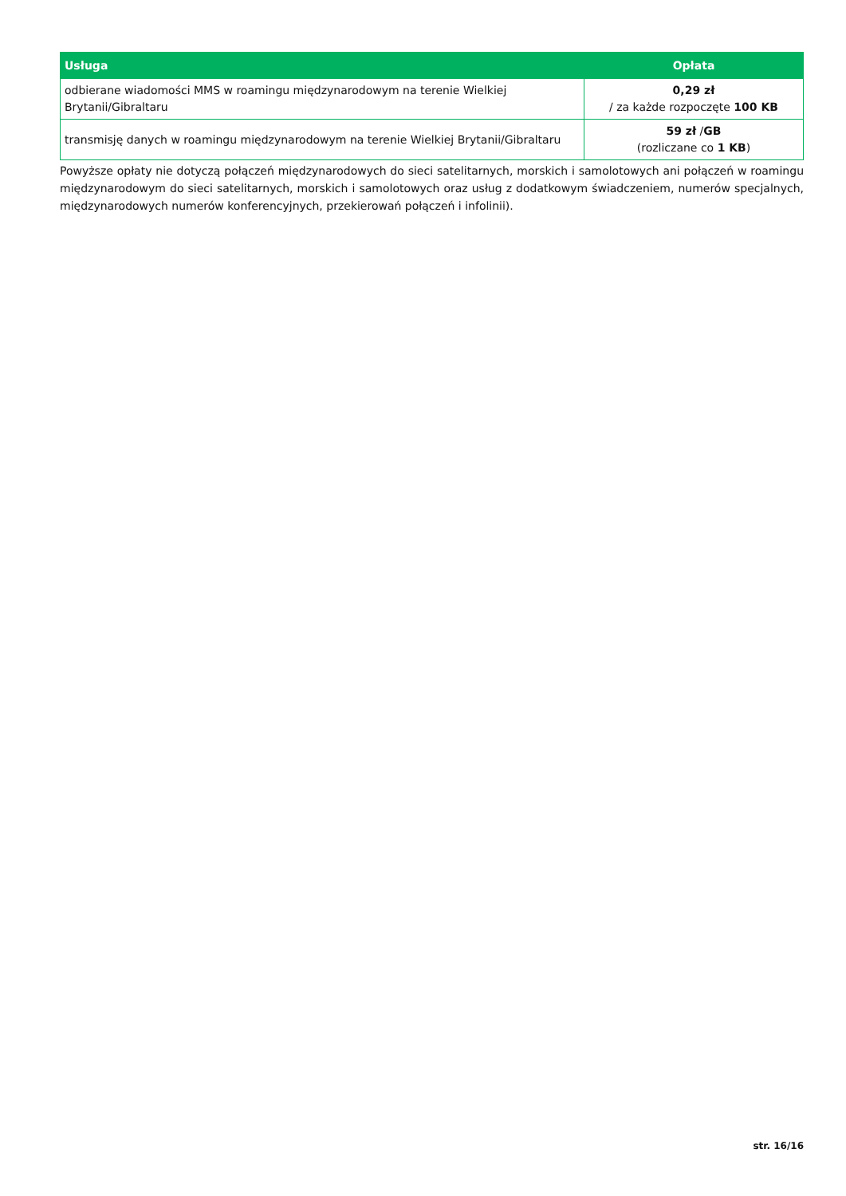| Usługa | Opłata |
| --- | --- |
| odbierane wiadomości MMS w roamingu międzynarodowym na terenie Wielkiej Brytanii/Gibraltaru | 0,29 zł / za każde rozpoczęte 100 KB |
| transmisję danych w roamingu międzynarodowym na terenie Wielkiej Brytanii/Gibraltaru | 59 zł / GB (rozliczane co 1 KB ) |
Powyższe opłaty nie dotyczą połączeń międzynarodowych do sieci satelitarnych, morskich i samolotowych ani połączeń w roamingu międzynarodowym do sieci satelitarnych, morskich i samolotowych oraz usług z dodatkowym świadczeniem, numerów specjalnych, międzynarodowych numerów konferencyjnych, przekierowań połączeń i infolinii).
str. 16/16